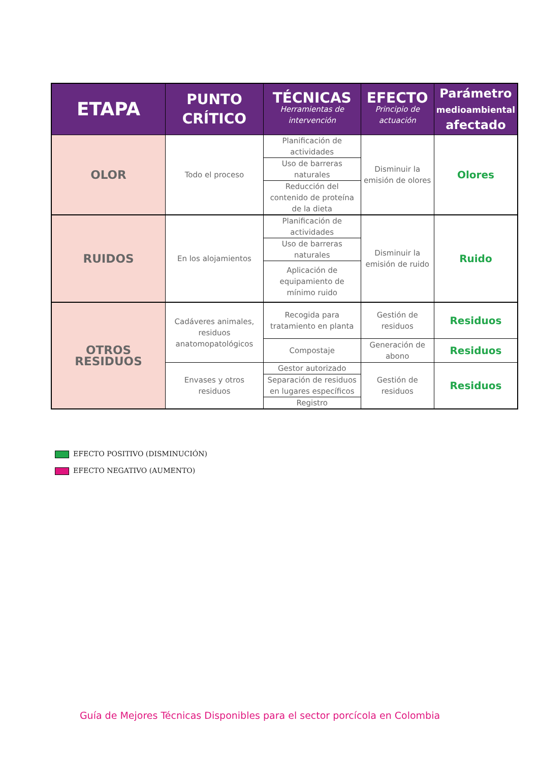| ETAPA | PUNTO CRÍTICO | TÉCNICAS Herramientas de intervención | EFECTO Principio de actuación | Parámetro medioambiental afectado |
| --- | --- | --- | --- | --- |
| OLOR | Todo el proceso | Planificación de actividades | Disminuir la emisión de olores | Olores |
| | | Uso de barreras naturales | | |
| | | Reducción del contenido de proteína de la dieta | | |
| RUIDOS | En los alojamientos | Planificación de actividades | Disminuir la emisión de ruido | Ruido |
| | | Uso de barreras naturales | | |
| | | Aplicación de equipamiento de mínimo ruido | | |
| OTROS RESIDUOS | Cadáveres animales, residuos anatomopatológicos | Recogida para tratamiento en planta | Gestión de residuos | Residuos |
| | | Compostaje | Generación de abono | Residuos |
| | Envases y otros residuos | Gestor autorizado | Gestión de residuos | Residuos |
| | | Separación de residuos en lugares específicos | | |
| | | Registro | | |
EFECTO POSITIVO (DISMINUCIÓN)
EFECTO NEGATIVO (AUMENTO)
Guía de Mejores Técnicas Disponibles para el sector porcícola en Colombia